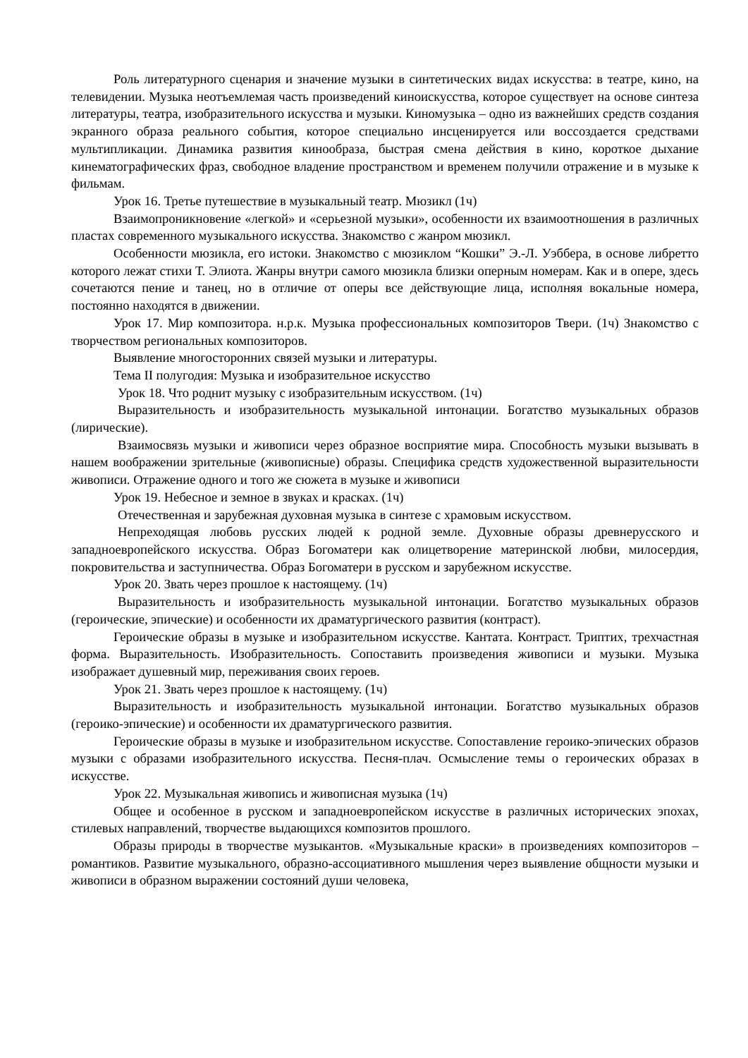Роль литературного сценария и значение музыки в синтетических видах искусства: в театре, кино, на телевидении. Музыка неотъемлемая часть произведений киноискусства, которое существует на основе синтеза литературы, театра, изобразительного искусства и музыки. Киномузыка – одно из важнейших средств создания экранного образа реального события, которое специально инсценируется или воссоздается средствами мультипликации. Динамика развития кинообраза, быстрая смена действия в кино, короткое дыхание кинематографических фраз, свободное владение пространством и временем получили отражение и в музыке к фильмам.
Урок 16. Третье путешествие в музыкальный театр. Мюзикл (1ч)
Взаимопроникновение «легкой» и «серьезной музыки», особенности их взаимоотношения в различных пластах современного музыкального искусства. Знакомство с жанром мюзикл.
Особенности мюзикла, его истоки. Знакомство с мюзиклом “Кошки” Э.-Л. Уэббера, в основе либретто которого лежат стихи Т. Элиота. Жанры внутри самого мюзикла близки оперным номерам. Как и в опере, здесь сочетаются пение и танец, но в отличие от оперы все действующие лица, исполняя вокальные номера, постоянно находятся в движении.
Урок 17. Мир композитора. н.р.к. Музыка профессиональных композиторов Твери. (1ч) Знакомство с творчеством региональных композиторов.
Выявление многосторонних связей музыки и литературы.
Тема II полугодия: Музыка и изобразительное искусство
Урок 18. Что роднит музыку с изобразительным искусством. (1ч)
Выразительность и изобразительность музыкальной интонации. Богатство музыкальных образов (лирические).
Взаимосвязь музыки и живописи через образное восприятие мира. Способность музыки вызывать в нашем воображении зрительные (живописные) образы. Специфика средств художественной выразительности живописи. Отражение одного и того же сюжета в музыке и живописи
Урок 19. Небесное и земное в звуках и красках. (1ч)
Отечественная и зарубежная духовная музыка в синтезе с храмовым искусством.
Непреходящая любовь русских людей к родной земле. Духовные образы древнерусского и западноевропейского искусства. Образ Богоматери как олицетворение материнской любви, милосердия, покровительства и заступничества. Образ Богоматери в русском и зарубежном искусстве.
Урок 20. Звать через прошлое к настоящему. (1ч)
Выразительность и изобразительность музыкальной интонации. Богатство музыкальных образов (героические, эпические) и особенности их драматургического развития (контраст).
Героические образы в музыке и изобразительном искусстве. Кантата. Контраст. Триптих, трехчастная форма. Выразительность. Изобразительность. Сопоставить произведения живописи и музыки. Музыка изображает душевный мир, переживания своих героев.
Урок 21. Звать через прошлое к настоящему. (1ч)
Выразительность и изобразительность музыкальной интонации. Богатство музыкальных образов (героико-эпические) и особенности их драматургического развития.
Героические образы в музыке и изобразительном искусстве. Сопоставление героико-эпических образов музыки с образами изобразительного искусства. Песня-плач. Осмысление темы о героических образах в искусстве.
Урок 22. Музыкальная живопись и живописная музыка (1ч)
Общее и особенное в русском и западноевропейском искусстве в различных исторических эпохах, стилевых направлений, творчестве выдающихся композитов прошлого.
Образы природы в творчестве музыкантов. «Музыкальные краски» в произведениях композиторов – романтиков. Развитие музыкального, образно-ассоциативного мышления через выявление общности музыки и живописи в образном выражении состояний души человека,